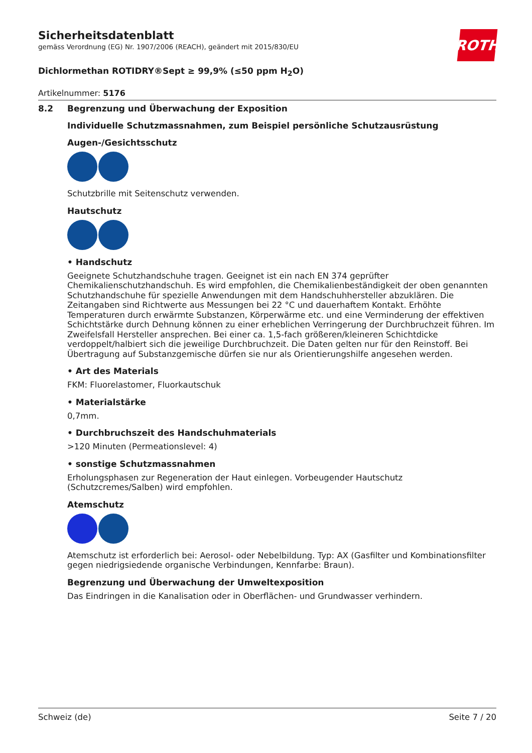Sicherheitsdatenblatt
gemäss Verordnung (EG) Nr. 1907/2006 (REACH), geändert mit 2015/830/EU
ROTH
Dichlormethan ROTIDRY®Sept ≥ 99,9% (≤50 ppm H<sub>2</sub>O)
Artikelnummer: 5176
8.2 Begrenzung und Überwachung der Exposition
Individuelle Schutzmassnahmen, zum Beispiel persönliche Schutzausrüstung
Augen-/Gesichtsschutz
Schutzbrille mit Seitenschutz verwenden.
Hautschutz
• Handschutz
Geeignete Schutzhandschuhe tragen. Geeignet ist ein nach EN 374 geprüfter Chemikalienschutzhandschuh. Es wird empfohlen, die Chemikalienbeständigkeit der oben genannten Schutzhandschuhe für spezielle Anwendungen mit dem Handschuhhersteller abzuklären. Die Zeitangaben sind Richtwerte aus Messungen bei 22 °C und dauerhaftem Kontakt. Erhöhte Temperaturen durch erwärmte Substanzen, Körperwärme etc. und eine Verminderung der effektiven Schichtstärke durch Dehnung können zu einer erheblichen Verringerung der Durchbruchzeit führen. Im Zweifelsfall Hersteller ansprechen. Bei einer ca. 1,5-fach größeren/kleineren Schichtdicke verdoppelt/halbiert sich die jeweilige Durchbruchzeit. Die Daten gelten nur für den Reinstoff. Bei Übertragung auf Substanzgemische dürfen sie nur als Orientierungshilfe angesehen werden.
• Art des Materials
FKM: Fluorelastomer, Fluorkautschuk
• Materialstärke
0,7mm.
• Durchbruchszeit des Handschuhmaterials
>120 Minuten (Permeationslevel: 4)
• sonstige Schutzmassnahmen
Erholungsphasen zur Regeneration der Haut einlegen. Vorbeugender Hautschutz (Schutzcremes/Salben) wird empfohlen.
Atemschutz
Atemschutz ist erforderlich bei: Aerosol- oder Nebelbildung. Typ: AX (Gasfilter und Kombinationsfilter gegen niedrigsiedende organische Verbindungen, Kennfarbe: Braun).
Begrenzung und Überwachung der Umweltexposition
Das Eindringen in die Kanalisation oder in Oberflächen- und Grundwasser verhindern.
Schweiz (de) Seite 7 / 20